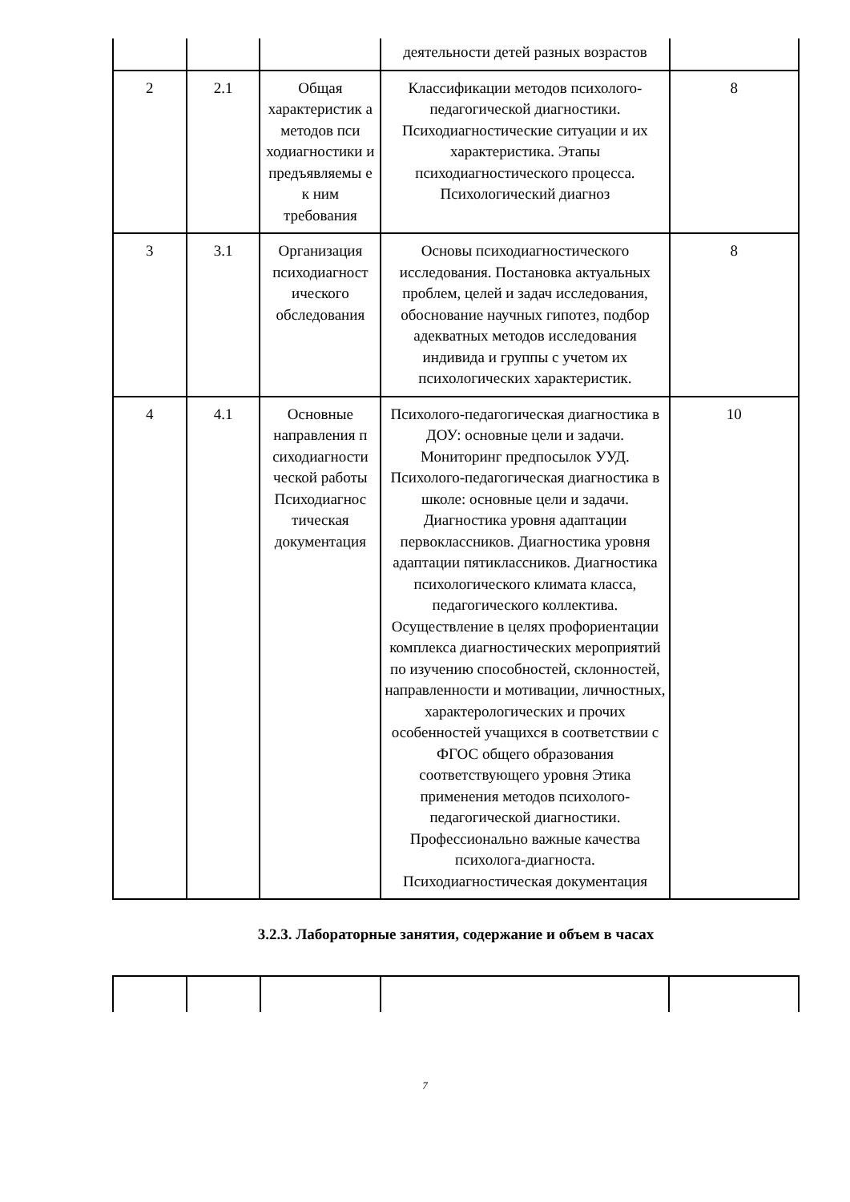| | | | деятельности детей разных возрастов | |
| 2 | 2.1 | Общая характеристик а методов пси ходиагностики и предъявляемы е к ним требования | Классификации методов психолого-педагогической диагностики. Психодиагностические ситуации и их характеристика. Этапы психодиагностического процесса. Психологический диагноз | 8 |
| 3 | 3.1 | Организация психодиагност ического обследования | Основы психодиагностического исследования. Постановка актуальных проблем, целей и задач исследования, обоснование научных гипотез, подбор адекватных методов исследования индивида и группы с учетом их психологических характеристик. | 8 |
| 4 | 4.1 | Основные направления п сиходиагности ческой работы Психодиагнос тическая документация | Психолого-педагогическая диагностика в ДОУ: основные цели и задачи. Мониторинг предпосылок УУД. Психолого-педагогическая диагностика в школе: основные цели и задачи. Диагностика уровня адаптации первоклассников. Диагностика уровня адаптации пятиклассников. Диагностика психологического климата класса, педагогического коллектива. Осуществление в целях профориентации комплекса диагностических мероприятий по изучению способностей, склонностей, направленности и мотивации, личностных, характерологических и прочих особенностей учащихся в соответствии с ФГОС общего образования соответствующего уровня Этика применения методов психолого-педагогической диагностики. Профессионально важные качества психолога-диагноста. Психодиагностическая документация | 10 |
3.2.3. Лабораторные занятия, содержание и объем в часах
7